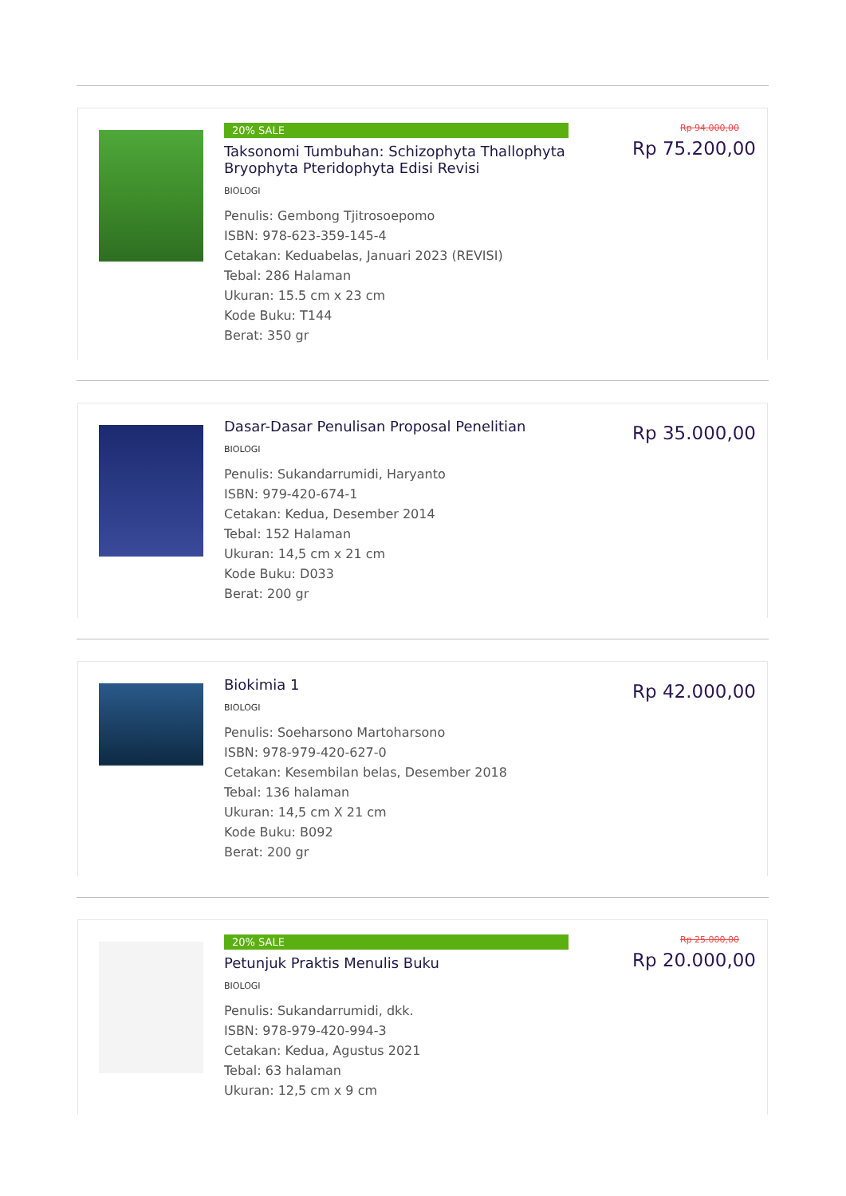20% SALE
Taksonomi Tumbuhan: Schizophyta Thallophyta Bryophyta Pteridophyta Edisi Revisi
BIOLOGI
Penulis: Gembong Tjitrosoepomo
ISBN: 978-623-359-145-4
Cetakan: Keduabelas, Januari 2023 (REVISI)
Tebal: 286 Halaman
Ukuran: 15.5 cm x 23 cm
Kode Buku: T144
Berat: 350 gr
Rp 94.000,00
Rp 75.200,00
Dasar-Dasar Penulisan Proposal Penelitian
BIOLOGI
Penulis: Sukandarrumidi, Haryanto
ISBN: 979-420-674-1
Cetakan: Kedua, Desember 2014
Tebal: 152 Halaman
Ukuran: 14,5 cm x 21 cm
Kode Buku: D033
Berat: 200 gr
Rp 35.000,00
Biokimia 1
BIOLOGI
Penulis: Soeharsono Martoharsono
ISBN: 978-979-420-627-0
Cetakan: Kesembilan belas, Desember 2018
Tebal: 136 halaman
Ukuran: 14,5 cm X 21 cm
Kode Buku: B092
Berat: 200 gr
Rp 42.000,00
20% SALE
Petunjuk Praktis Menulis Buku
BIOLOGI
Penulis: Sukandarrumidi, dkk.
ISBN: 978-979-420-994-3
Cetakan: Kedua, Agustus 2021
Tebal: 63 halaman
Ukuran: 12,5 cm x 9 cm
Rp 25.000,00
Rp 20.000,00